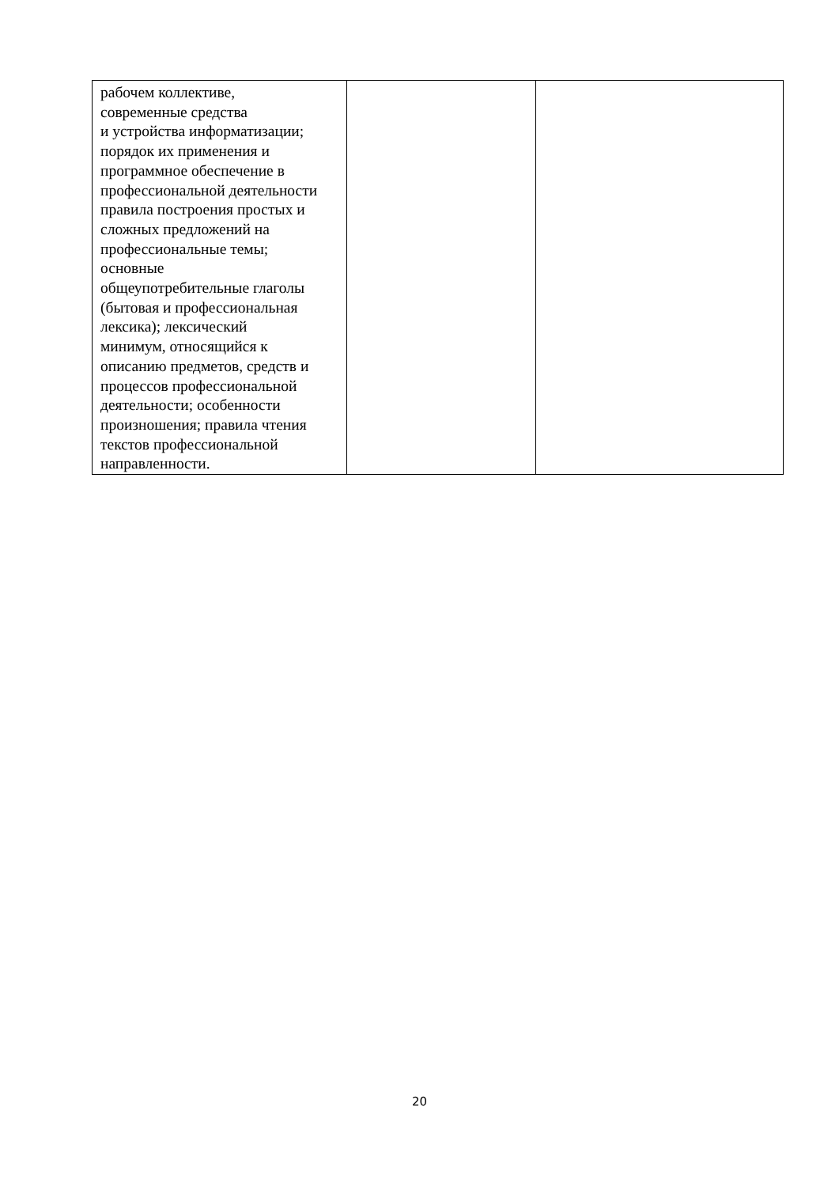| рабочем коллективе, современные средства и устройства информатизации; порядок их применения и программное обеспечение в профессиональной деятельности правила построения простых и сложных предложений на профессиональные темы; основные общеупотребительные глаголы (бытовая и профессиональная лексика); лексический минимум, относящийся к описанию предметов, средств и процессов профессиональной деятельности; особенности произношения; правила чтения текстов профессиональной направленности. | | |
20